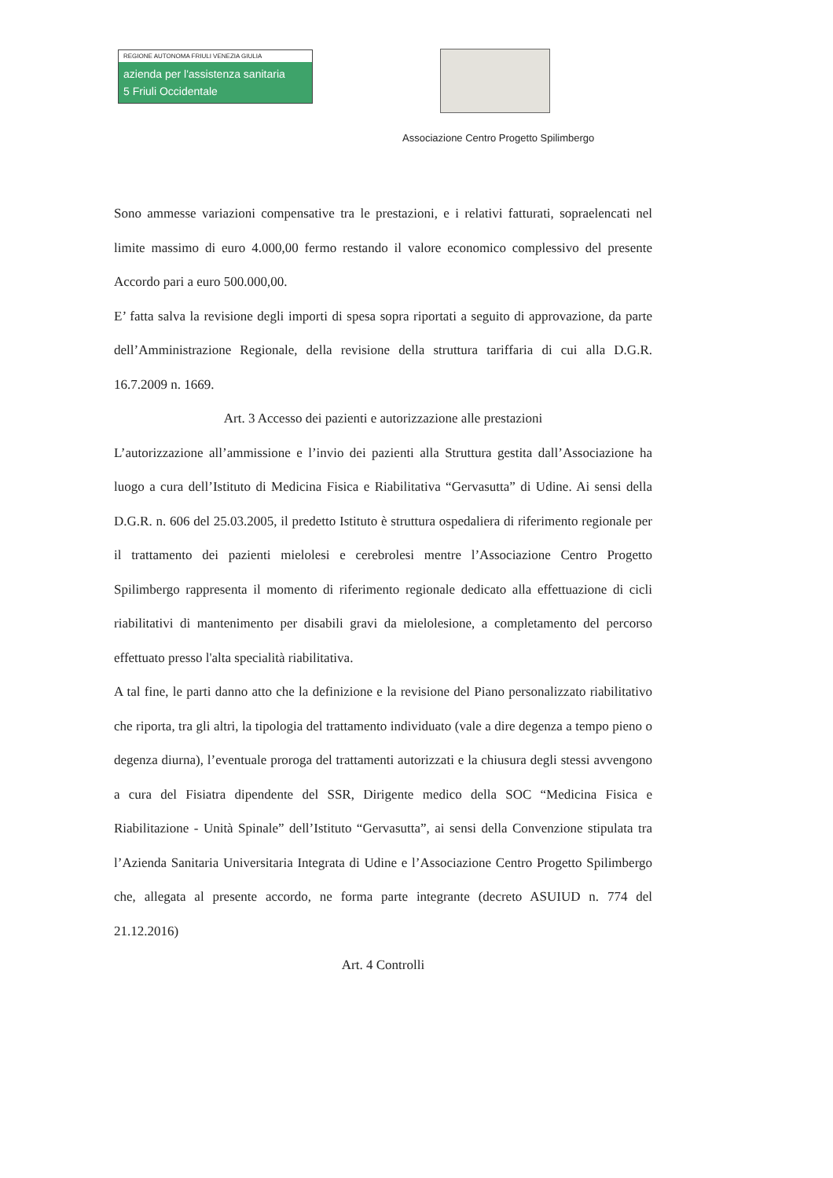REGIONE AUTONOMA FRIULI VENEZIA GIULIA
azienda per l'assistenza sanitaria
5 Friuli Occidentale
Associazione Centro Progetto Spilimbergo
Sono ammesse variazioni compensative tra le prestazioni, e i relativi fatturati, sopraelencati nel limite massimo di euro 4.000,00 fermo restando il valore economico complessivo del presente Accordo pari a euro 500.000,00.
E’ fatta salva la revisione degli importi di spesa sopra riportati a seguito di approvazione, da parte dell’Amministrazione Regionale, della revisione della struttura tariffaria di cui alla D.G.R. 16.7.2009 n. 1669.
Art. 3 Accesso dei pazienti e autorizzazione alle prestazioni
L’autorizzazione all’ammissione e l’invio dei pazienti alla Struttura gestita dall’Associazione ha luogo a cura dell’Istituto di Medicina Fisica e Riabilitativa “Gervasutta” di Udine. Ai sensi della D.G.R. n. 606 del 25.03.2005, il predetto Istituto è struttura ospedaliera di riferimento regionale per il trattamento dei pazienti mielolesi e cerebrolesi mentre l’Associazione Centro Progetto Spilimbergo rappresenta il momento di riferimento regionale dedicato alla effettuazione di cicli riabilitativi di mantenimento per disabili gravi da mielolesione, a completamento del percorso effettuato presso l'alta specialità riabilitativa.
A tal fine, le parti danno atto che la definizione e la revisione del Piano personalizzato riabilitativo che riporta, tra gli altri, la tipologia del trattamento individuato (vale a dire degenza a tempo pieno o degenza diurna), l’eventuale proroga del trattamenti autorizzati e la chiusura degli stessi avvengono a cura del Fisiatra dipendente del SSR, Dirigente medico della SOC “Medicina Fisica e Riabilitazione - Unità Spinale” dell’Istituto “Gervasutta”, ai sensi della Convenzione stipulata tra l’Azienda Sanitaria Universitaria Integrata di Udine e l’Associazione Centro Progetto Spilimbergo che, allegata al presente accordo, ne forma parte integrante (decreto ASUIUD n. 774 del 21.12.2016)
Art. 4 Controlli